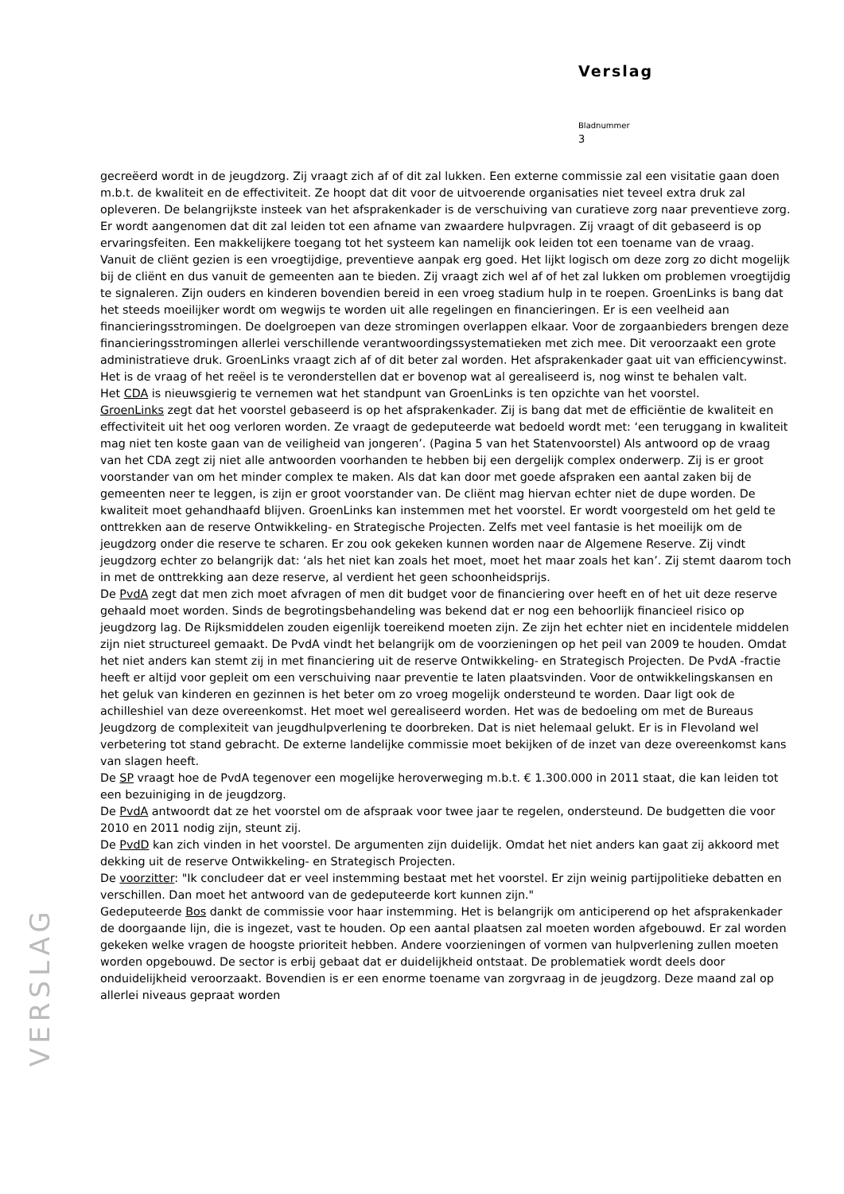Verslag
Bladnummer
3
gecreëerd wordt in de jeugdzorg. Zij vraagt zich af of dit zal lukken. Een externe commissie zal een visitatie gaan doen m.b.t. de kwaliteit en de effectiviteit. Ze hoopt dat dit voor de uitvoerende organisaties niet teveel extra druk zal opleveren. De belangrijkste insteek van het afsprakenkader is de verschuiving van curatieve zorg naar preventieve zorg. Er wordt aangenomen dat dit zal leiden tot een afname van zwaardere hulpvragen. Zij vraagt of dit gebaseerd is op ervaringsfeiten. Een makkelijkere toegang tot het systeem kan namelijk ook leiden tot een toename van de vraag. Vanuit de cliënt gezien is een vroegtijdige, preventieve aanpak erg goed. Het lijkt logisch om deze zorg zo dicht mogelijk bij de cliënt en dus vanuit de gemeenten aan te bieden. Zij vraagt zich wel af of het zal lukken om problemen vroegtijdig te signaleren. Zijn ouders en kinderen bovendien bereid in een vroeg stadium hulp in te roepen. GroenLinks is bang dat het steeds moeilijker wordt om wegwijs te worden uit alle regelingen en financieringen. Er is een veelheid aan financieringsstromingen. De doelgroepen van deze stromingen overlappen elkaar. Voor de zorgaanbieders brengen deze financieringsstromingen allerlei verschillende verantwoordingssystematieken met zich mee. Dit veroorzaakt een grote administratieve druk. GroenLinks vraagt zich af of dit beter zal worden. Het afsprakenkader gaat uit van efficiencywinst. Het is de vraag of het reëel is te veronderstellen dat er bovenop wat al gerealiseerd is, nog winst te behalen valt.
Het CDA is nieuwsgierig te vernemen wat het standpunt van GroenLinks is ten opzichte van het voorstel.
GroenLinks zegt dat het voorstel gebaseerd is op het afsprakenkader. Zij is bang dat met de efficiëntie de kwaliteit en effectiviteit uit het oog verloren worden. Ze vraagt de gedeputeerde wat bedoeld wordt met: ‘een teruggang in kwaliteit mag niet ten koste gaan van de veiligheid van jongeren’. (Pagina 5 van het Statenvoorstel) Als antwoord op de vraag van het CDA zegt zij niet alle antwoorden voorhanden te hebben bij een dergelijk complex onderwerp. Zij is er groot voorstander van om het minder complex te maken. Als dat kan door met goede afspraken een aantal zaken bij de gemeenten neer te leggen, is zijn er groot voorstander van. De cliënt mag hiervan echter niet de dupe worden. De kwaliteit moet gehandhaafd blijven. GroenLinks kan instemmen met het voorstel. Er wordt voorgesteld om het geld te onttrekken aan de reserve Ontwikkeling- en Strategische Projecten. Zelfs met veel fantasie is het moeilijk om de jeugdzorg onder die reserve te scharen. Er zou ook gekeken kunnen worden naar de Algemene Reserve. Zij vindt jeugdzorg echter zo belangrijk dat: ‘als het niet kan zoals het moet, moet het maar zoals het kan’. Zij stemt daarom toch in met de onttrekking aan deze reserve, al verdient het geen schoonheidsprijs.
De PvdA zegt dat men zich moet afvragen of men dit budget voor de financiering over heeft en of het uit deze reserve gehaald moet worden. Sinds de begrotingsbehandeling was bekend dat er nog een behoorlijk financieel risico op jeugdzorg lag. De Rijksmiddelen zouden eigenlijk toereikend moeten zijn. Ze zijn het echter niet en incidentele middelen zijn niet structureel gemaakt. De PvdA vindt het belangrijk om de voorzieningen op het peil van 2009 te houden. Omdat het niet anders kan stemt zij in met financiering uit de reserve Ontwikkeling- en Strategisch Projecten. De PvdA -fractie heeft er altijd voor gepleit om een verschuiving naar preventie te laten plaatsvinden. Voor de ontwikkelingskansen en het geluk van kinderen en gezinnen is het beter om zo vroeg mogelijk ondersteund te worden. Daar ligt ook de achilleshiel van deze overeenkomst. Het moet wel gerealiseerd worden. Het was de bedoeling om met de Bureaus Jeugdzorg de complexiteit van jeugdhulpverlening te doorbreken. Dat is niet helemaal gelukt. Er is in Flevoland wel verbetering tot stand gebracht. De externe landelijke commissie moet bekijken of de inzet van deze overeenkomst kans van slagen heeft.
De SP vraagt hoe de PvdA tegenover een mogelijke heroverweging m.b.t. € 1.300.000 in 2011 staat, die kan leiden tot een bezuiniging in de jeugdzorg.
De PvdA antwoordt dat ze het voorstel om de afspraak voor twee jaar te regelen, ondersteund. De budgetten die voor 2010 en 2011 nodig zijn, steunt zij.
De PvdD kan zich vinden in het voorstel. De argumenten zijn duidelijk. Omdat het niet anders kan gaat zij akkoord met dekking uit de reserve Ontwikkeling- en Strategisch Projecten.
De voorzitter: "Ik concludeer dat er veel instemming bestaat met het voorstel. Er zijn weinig partijpolitieke debatten en verschillen. Dan moet het antwoord van de gedeputeerde kort kunnen zijn."
Gedeputeerde Bos dankt de commissie voor haar instemming. Het is belangrijk om anticiperend op het afsprakenkader de doorgaande lijn, die is ingezet, vast te houden. Op een aantal plaatsen zal moeten worden afgebouwd. Er zal worden gekeken welke vragen de hoogste prioriteit hebben. Andere voorzieningen of vormen van hulpverlening zullen moeten worden opgebouwd. De sector is erbij gebaat dat er duidelijkheid ontstaat. De problematiek wordt deels door onduidelijkheid veroorzaakt. Bovendien is er een enorme toename van zorgvraag in de jeugdzorg. Deze maand zal op allerlei niveaus gepraat worden
VERSLAG